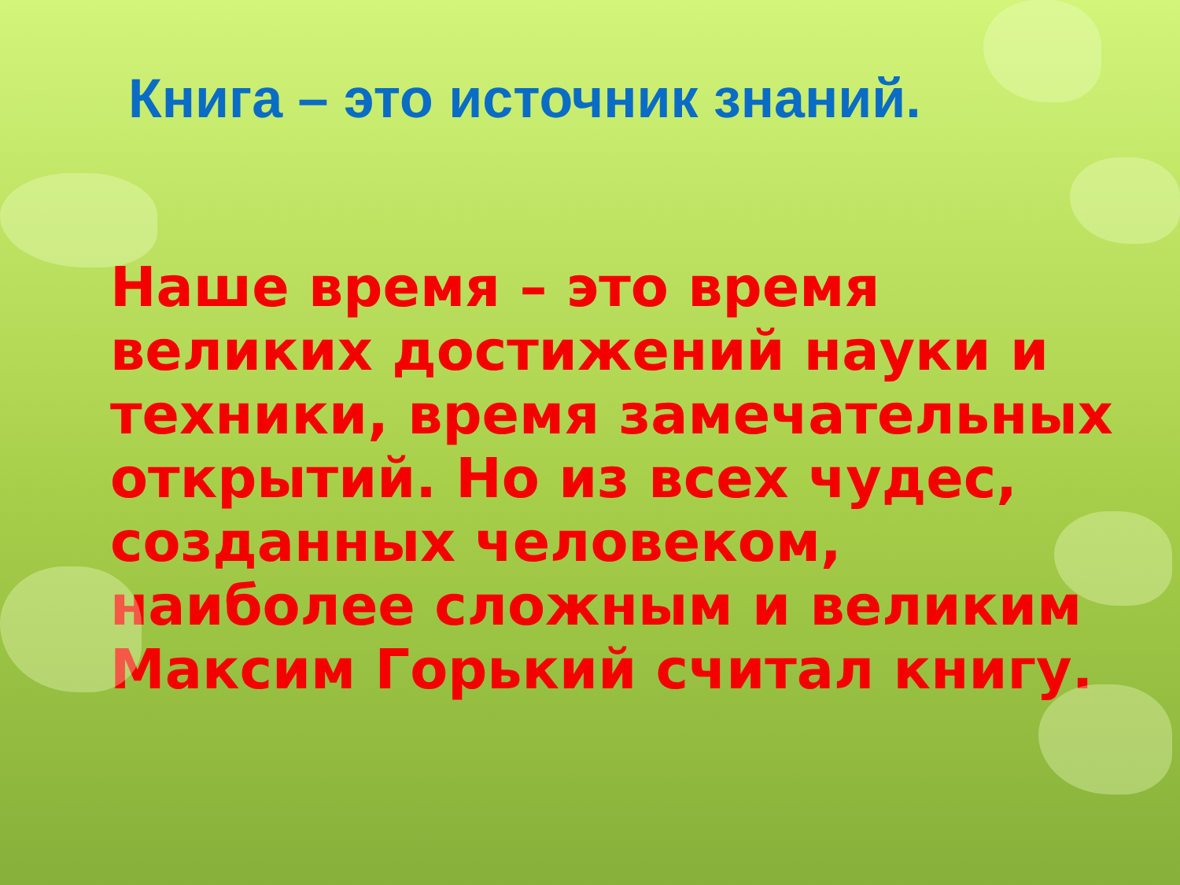Книга – это источник знаний.
Наше время – это время великих достижений науки и техники, время замечательных открытий. Но из всех чудес, созданных человеком, наиболее сложным и великим Максим Горький считал книгу.